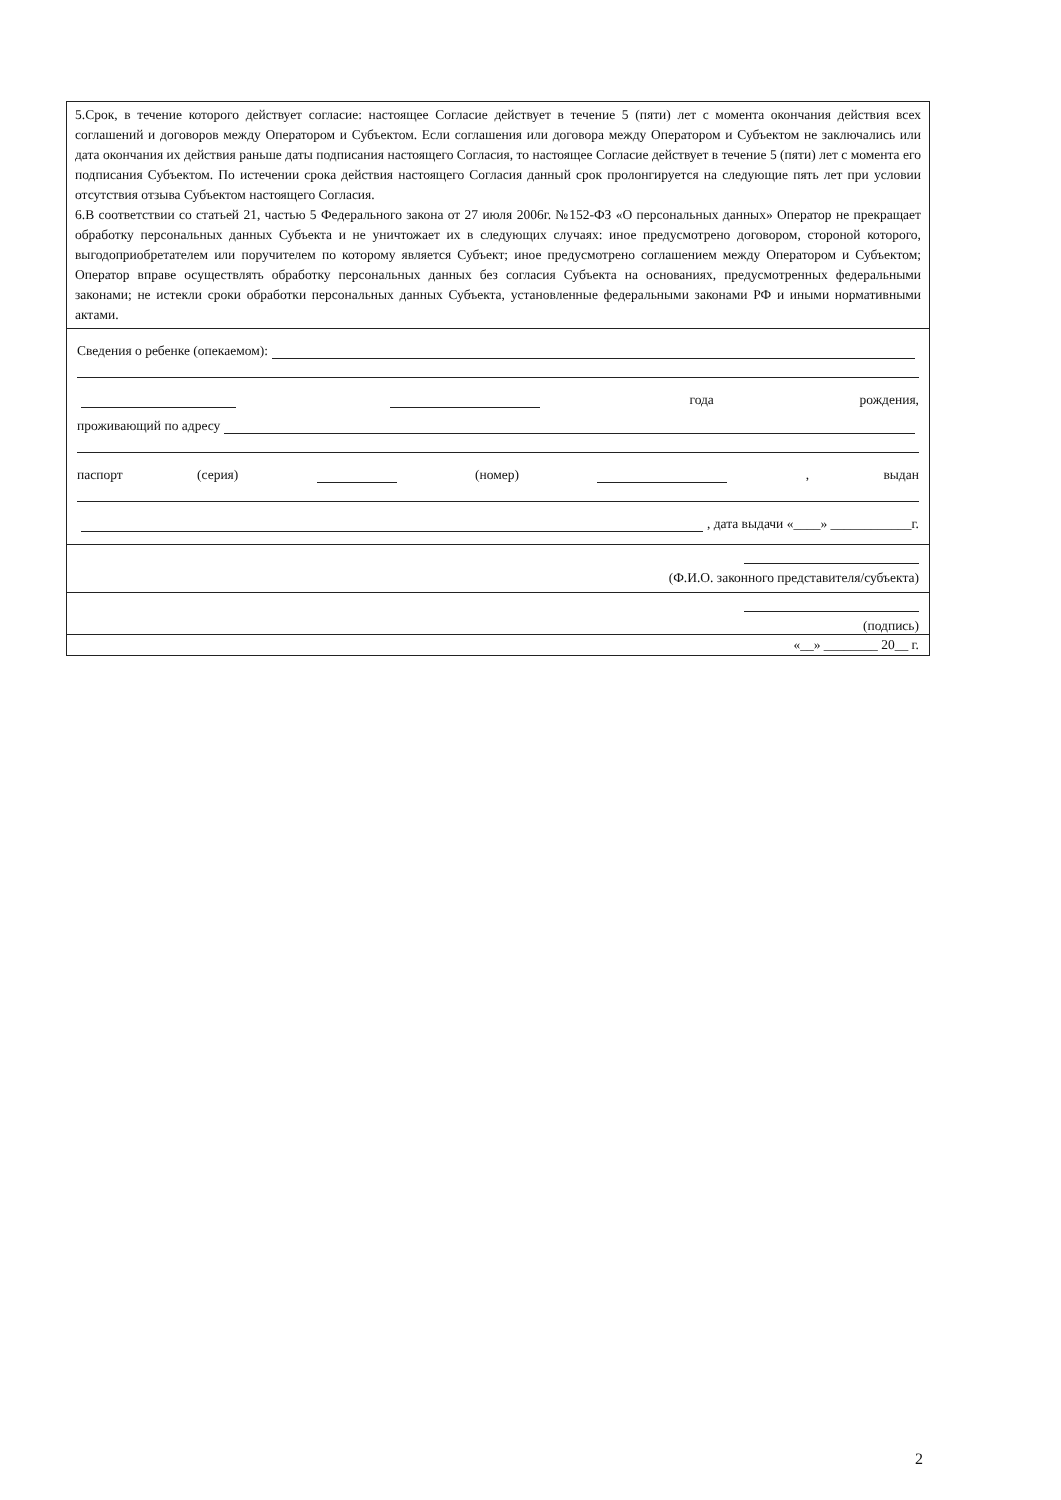5.Срок, в течение которого действует согласие: настоящее Согласие действует в течение 5 (пяти) лет с момента окончания действия всех соглашений и договоров между Оператором и Субъектом. Если соглашения или договора между Оператором и Субъектом не заключались или дата окончания их действия раньше даты подписания настоящего Согласия, то настоящее Согласие действует в течение 5 (пяти) лет с момента его подписания Субъектом. По истечении срока действия настоящего Согласия данный срок пролонгируется на следующие пять лет при условии отсутствия отзыва Субъектом настоящего Согласия.
6.В соответствии со статьей 21, частью 5 Федерального закона от 27 июля 2006г. №152-ФЗ «О персональных данных» Оператор не прекращает обработку персональных данных Субъекта и не уничтожает их в следующих случаях: иное предусмотрено договором, стороной которого, выгодоприобретателем или поручителем по которому является Субъект; иное предусмотрено соглашением между Оператором и Субъектом; Оператор вправе осуществлять обработку персональных данных без согласия Субъекта на основаниях, предусмотренных федеральными законами; не истекли сроки обработки персональных данных Субъекта, установленные федеральными законами РФ и иными нормативными актами.
Сведения о ребенке (опекаемом):
года рождения,
проживающий по адресу
паспорт (серия) (номер) , выдан
, дата выдачи «____» ____________г.
(Ф.И.О. законного представителя/субъекта)
(подпись)
«__» ________ 20__ г.
2